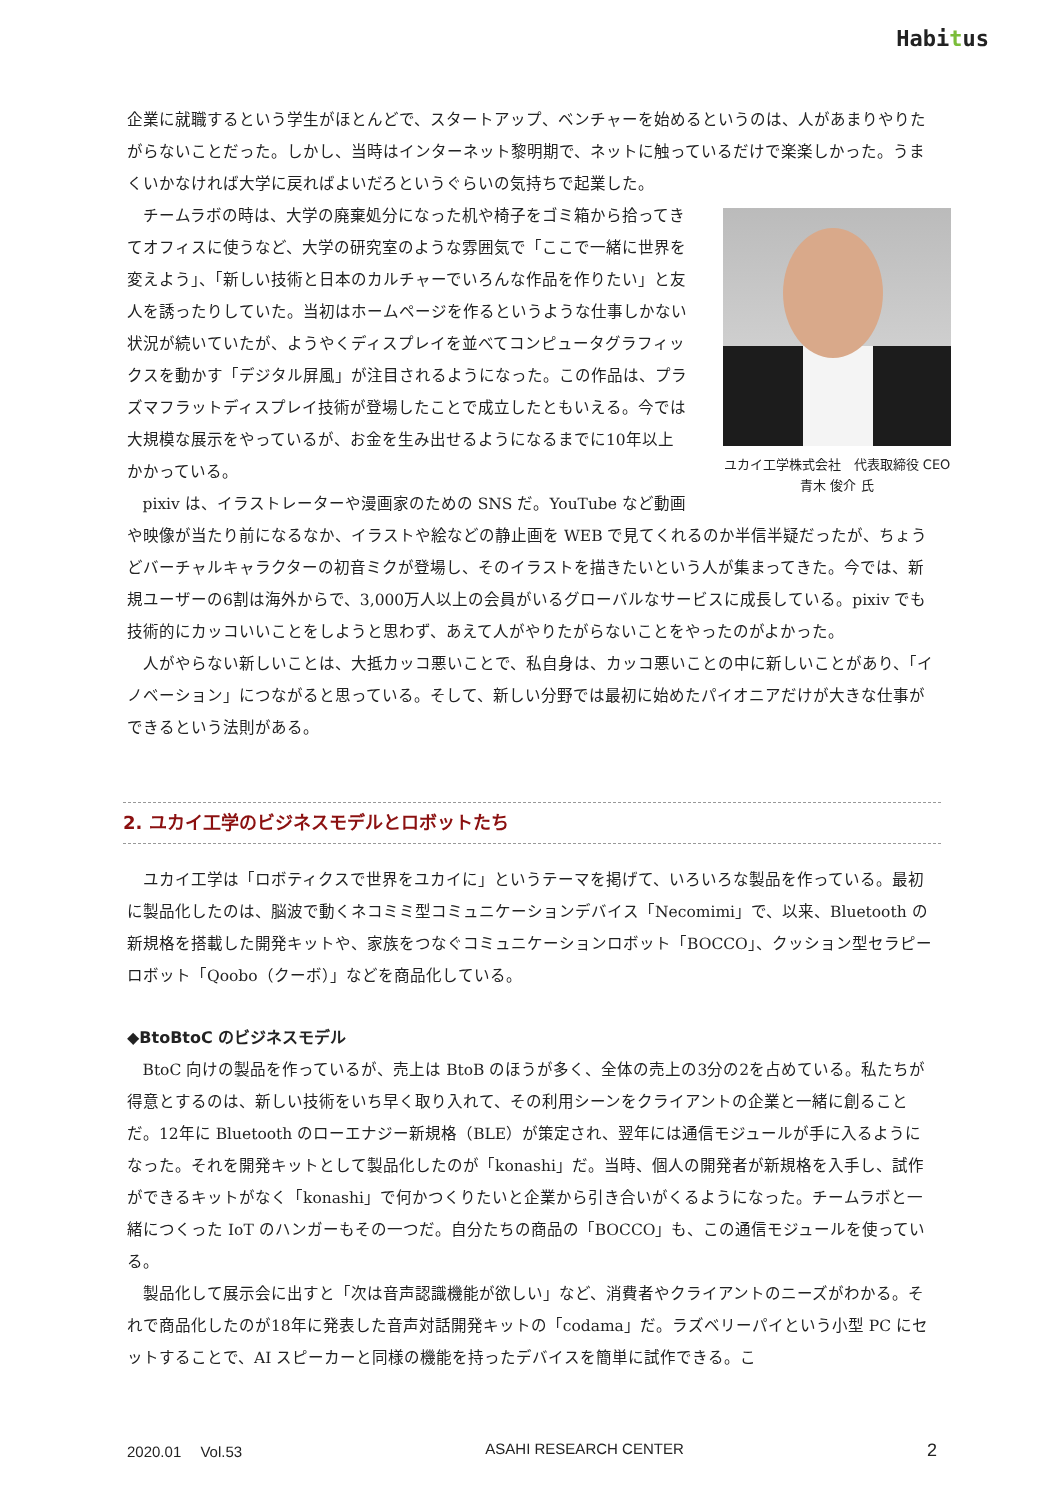Habitus
企業に就職するという学生がほとんどで、スタートアップ、ベンチャーを始めるというのは、人があまりやりたがらないことだった。しかし、当時はインターネット黎明期で、ネットに触っているだけで楽楽しかった。うまくいかなければ大学に戻ればよいだろというぐらいの気持ちで起業した。
ユカイ工学株式会社　代表取締役 CEO
青木 俊介 氏
チームラボの時は、大学の廃棄処分になった机や椅子をゴミ箱から拾ってきてオフィスに使うなど、大学の研究室のような雰囲気で「ここで一緒に世界を変えよう」、「新しい技術と日本のカルチャーでいろんな作品を作りたい」と友人を誘ったりしていた。当初はホームページを作るというような仕事しかない状況が続いていたが、ようやくディスプレイを並べてコンピュータグラフィックスを動かす「デジタル屏風」が注目されるようになった。この作品は、プラズマフラットディスプレイ技術が登場したことで成立したともいえる。今では大規模な展示をやっているが、お金を生み出せるようになるまでに10年以上かかっている。
pixiv は、イラストレーターや漫画家のための SNS だ。YouTube など動画や映像が当たり前になるなか、イラストや絵などの静止画を WEB で見てくれるのか半信半疑だったが、ちょうどバーチャルキャラクターの初音ミクが登場し、そのイラストを描きたいという人が集まってきた。今では、新規ユーザーの6割は海外からで、3,000万人以上の会員がいるグローバルなサービスに成長している。pixiv でも技術的にカッコいいことをしようと思わず、あえて人がやりたがらないことをやったのがよかった。
人がやらない新しいことは、大抵カッコ悪いことで、私自身は、カッコ悪いことの中に新しいことがあり、「イノベーション」につながると思っている。そして、新しい分野では最初に始めたパイオニアだけが大きな仕事ができるという法則がある。
2. ユカイ工学のビジネスモデルとロボットたち
ユカイ工学は「ロボティクスで世界をユカイに」というテーマを掲げて、いろいろな製品を作っている。最初に製品化したのは、脳波で動くネコミミ型コミュニケーションデバイス「Necomimi」で、以来、Bluetooth の新規格を搭載した開発キットや、家族をつなぐコミュニケーションロボット「BOCCO」、クッション型セラピーロボット「Qoobo（クーボ）」などを商品化している。
◆BtoBtoC のビジネスモデル
BtoC 向けの製品を作っているが、売上は BtoB のほうが多く、全体の売上の3分の2を占めている。私たちが得意とするのは、新しい技術をいち早く取り入れて、その利用シーンをクライアントの企業と一緒に創ることだ。12年に Bluetooth のローエナジー新規格（BLE）が策定され、翌年には通信モジュールが手に入るようになった。それを開発キットとして製品化したのが「konashi」だ。当時、個人の開発者が新規格を入手し、試作ができるキットがなく「konashi」で何かつくりたいと企業から引き合いがくるようになった。チームラボと一緒につくった IoT のハンガーもその一つだ。自分たちの商品の「BOCCO」も、この通信モジュールを使っている。
製品化して展示会に出すと「次は音声認識機能が欲しい」など、消費者やクライアントのニーズがわかる。それで商品化したのが18年に発表した音声対話開発キットの「codama」だ。ラズベリーパイという小型 PC にセットすることで、AI スピーカーと同様の機能を持ったデバイスを簡単に試作できる。こ
2020.01　 Vol.53 ASAHI RESEARCH CENTER 2